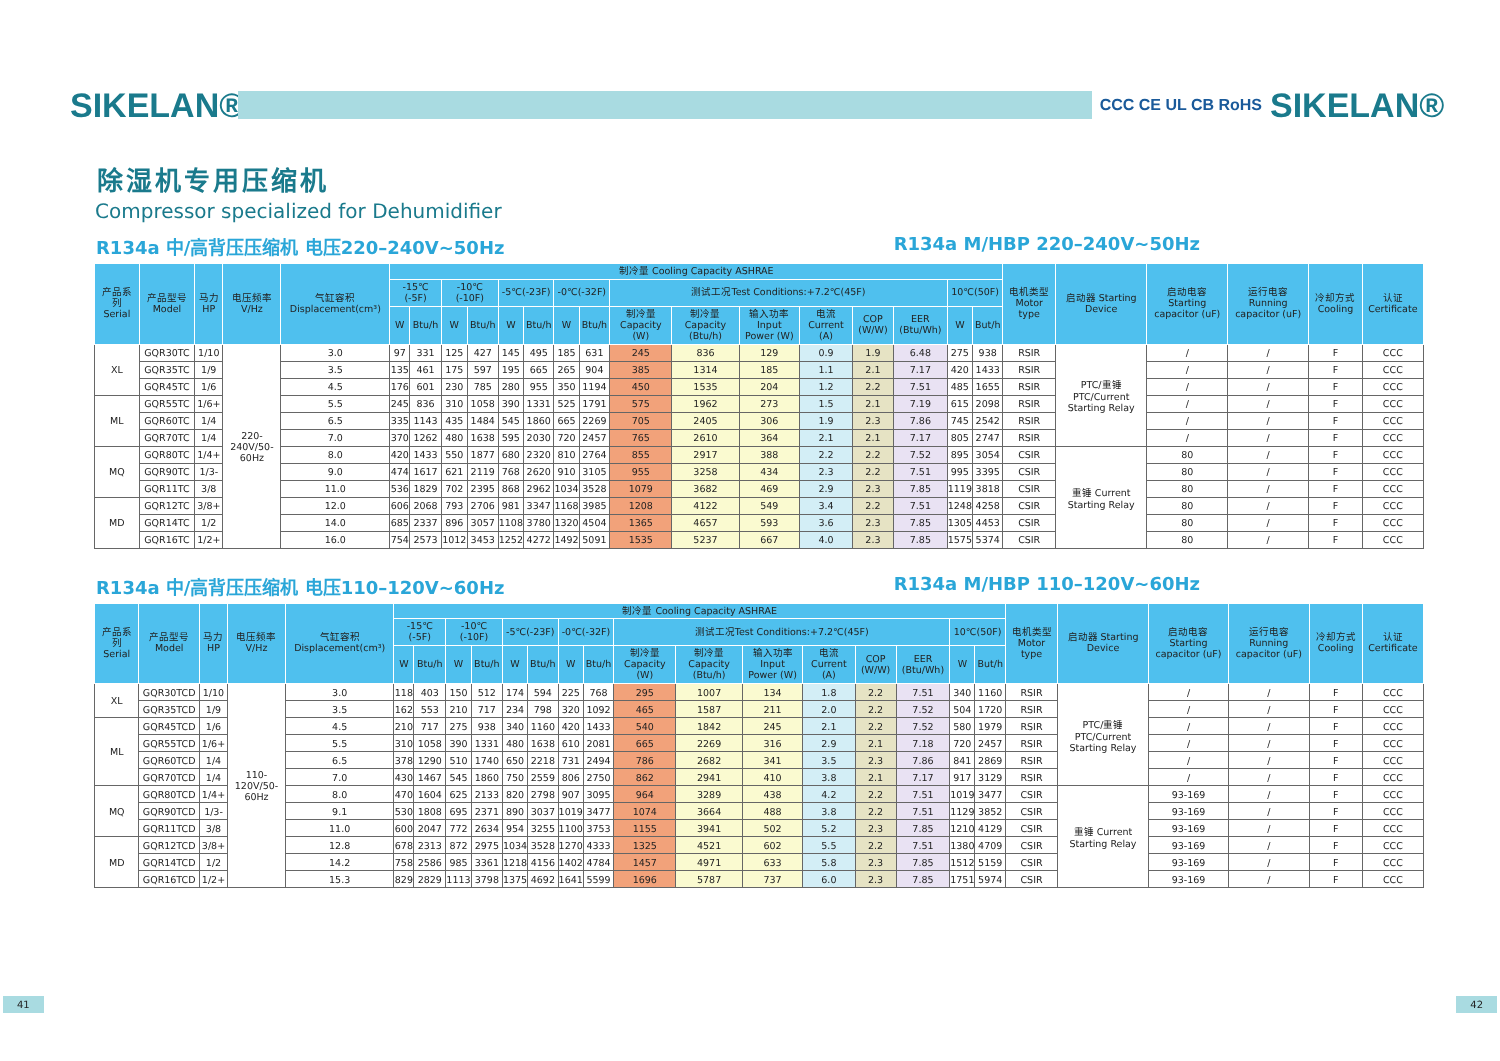SIKELAN®
CCC CE UL CB RoHS
SIKELAN®
除湿机专用压缩机
Compressor specialized for Dehumidifier
R134a 中/高背压压缩机 电压220–240V~50Hz R134a M/HBP 220–240V~50Hz
| 产品系列 Serial | 产品型号 Model | 马力HP | 电压频率 V/Hz | 气缸容积 Displacement(cm³) | 制冷量 Cooling Capacity ASHRAE | | | | | | | | | | | | | | | | 电机类型 Motor type | 启动器 Starting Device | 启动电容 Starting capacitor (uF) | 运行电容 Running capacitor (uF) | 冷却方式 Cooling | 认证 Certificate |
| --- | --- | --- | --- | --- | --- | --- | --- | --- | --- | --- | --- | --- | --- | --- | --- | --- | --- | --- | --- | --- | --- | --- | --- | --- | --- | --- |
| | | | | | -15℃ (-5F) | | -10℃(-10F) | | -5℃(-23F) | | -0℃(-32F) | | 测试工况Test Conditions:+7.2℃(45F) | | | | | | 10℃(50F) | | | | | | | |
| | | | | | W | Btu/h | W | Btu/h | W | Btu/h | W | Btu/h | 制冷量 Capacity (W) | 制冷量 Capacity (Btu/h) | 输入功率 Input Power (W) | 电流 Current (A) | COP (W/W) | EER (Btu/Wh) | W | But/h | | | | | | |
| XL | GQR30TC | 1/10 | 220-240V/50-60Hz | 3.0 | 97 | 331 | 125 | 427 | 145 | 495 | 185 | 631 | 245 | 836 | 129 | 0.9 | 1.9 | 6.48 | 275 | 938 | RSIR | PTC/重锤 PTC/Current Starting Relay | / | / | F | CCC |
| | GQR35TC | 1/9 | | 3.5 | 135 | 461 | 175 | 597 | 195 | 665 | 265 | 904 | 385 | 1314 | 185 | 1.1 | 2.1 | 7.17 | 420 | 1433 | RSIR | | / | / | F | CCC |
| | GQR45TC | 1/6 | | 4.5 | 176 | 601 | 230 | 785 | 280 | 955 | 350 | 1194 | 450 | 1535 | 204 | 1.2 | 2.2 | 7.51 | 485 | 1655 | RSIR | | / | / | F | CCC |
| ML | GQR55TC | 1/6+ | | 5.5 | 245 | 836 | 310 | 1058 | 390 | 1331 | 525 | 1791 | 575 | 1962 | 273 | 1.5 | 2.1 | 7.19 | 615 | 2098 | RSIR | | / | / | F | CCC |
| | GQR60TC | 1/4 | | 6.5 | 335 | 1143 | 435 | 1484 | 545 | 1860 | 665 | 2269 | 705 | 2405 | 306 | 1.9 | 2.3 | 7.86 | 745 | 2542 | RSIR | | / | / | F | CCC |
| | GQR70TC | 1/4 | | 7.0 | 370 | 1262 | 480 | 1638 | 595 | 2030 | 720 | 2457 | 765 | 2610 | 364 | 2.1 | 2.1 | 7.17 | 805 | 2747 | RSIR | | / | / | F | CCC |
| MQ | GQR80TC | 1/4+ | | 8.0 | 420 | 1433 | 550 | 1877 | 680 | 2320 | 810 | 2764 | 855 | 2917 | 388 | 2.2 | 2.2 | 7.52 | 895 | 3054 | CSIR | 重锤 Current Starting Relay | 80 | / | F | CCC |
| | GQR90TC | 1/3- | | 9.0 | 474 | 1617 | 621 | 2119 | 768 | 2620 | 910 | 3105 | 955 | 3258 | 434 | 2.3 | 2.2 | 7.51 | 995 | 3395 | CSIR | | 80 | / | F | CCC |
| | GQR11TC | 3/8 | | 11.0 | 536 | 1829 | 702 | 2395 | 868 | 2962 | 1034 | 3528 | 1079 | 3682 | 469 | 2.9 | 2.3 | 7.85 | 1119 | 3818 | CSIR | | 80 | / | F | CCC |
| MD | GQR12TC | 3/8+ | | 12.0 | 606 | 2068 | 793 | 2706 | 981 | 3347 | 1168 | 3985 | 1208 | 4122 | 549 | 3.4 | 2.2 | 7.51 | 1248 | 4258 | CSIR | | 80 | / | F | CCC |
| | GQR14TC | 1/2 | | 14.0 | 685 | 2337 | 896 | 3057 | 1108 | 3780 | 1320 | 4504 | 1365 | 4657 | 593 | 3.6 | 2.3 | 7.85 | 1305 | 4453 | CSIR | | 80 | / | F | CCC |
| | GQR16TC | 1/2+ | | 16.0 | 754 | 2573 | 1012 | 3453 | 1252 | 4272 | 1492 | 5091 | 1535 | 5237 | 667 | 4.0 | 2.3 | 7.85 | 1575 | 5374 | CSIR | | 80 | / | F | CCC |
R134a 中/高背压压缩机 电压110–120V~60Hz R134a M/HBP 110–120V~60Hz
| 产品系列 Serial | 产品型号 Model | 马力HP | 电压频率 V/Hz | 气缸容积 Displacement(cm³) | 制冷量 Cooling Capacity ASHRAE | | | | | | | | | | | | | | | | 电机类型 Motor type | 启动器 Starting Device | 启动电容 Starting capacitor (uF) | 运行电容 Running capacitor (uF) | 冷却方式 Cooling | 认证 Certificate |
| --- | --- | --- | --- | --- | --- | --- | --- | --- | --- | --- | --- | --- | --- | --- | --- | --- | --- | --- | --- | --- | --- | --- | --- | --- | --- | --- |
| | | | | | -15℃ (-5F) | | -10℃(-10F) | | -5℃(-23F) | | -0℃(-32F) | | 测试工况Test Conditions:+7.2℃(45F) | | | | | | 10℃(50F) | | | | | | | |
| | | | | | W | Btu/h | W | Btu/h | W | Btu/h | W | Btu/h | 制冷量 Capacity (W) | 制冷量 Capacity (Btu/h) | 输入功率 Input Power (W) | 电流 Current (A) | COP (W/W) | EER (Btu/Wh) | W | But/h | | | | | | |
| XL | GQR30TCD | 1/10 | 110-120V/50-60Hz | 3.0 | 118 | 403 | 150 | 512 | 174 | 594 | 225 | 768 | 295 | 1007 | 134 | 1.8 | 2.2 | 7.51 | 340 | 1160 | RSIR | PTC/重锤 PTC/Current Starting Relay | / | / | F | CCC |
| | GQR35TCD | 1/9 | | 3.5 | 162 | 553 | 210 | 717 | 234 | 798 | 320 | 1092 | 465 | 1587 | 211 | 2.0 | 2.2 | 7.52 | 504 | 1720 | RSIR | | / | / | F | CCC |
| ML | GQR45TCD | 1/6 | | 4.5 | 210 | 717 | 275 | 938 | 340 | 1160 | 420 | 1433 | 540 | 1842 | 245 | 2.1 | 2.2 | 7.52 | 580 | 1979 | RSIR | | / | / | F | CCC |
| | GQR55TCD | 1/6+ | | 5.5 | 310 | 1058 | 390 | 1331 | 480 | 1638 | 610 | 2081 | 665 | 2269 | 316 | 2.9 | 2.1 | 7.18 | 720 | 2457 | RSIR | | / | / | F | CCC |
| | GQR60TCD | 1/4 | | 6.5 | 378 | 1290 | 510 | 1740 | 650 | 2218 | 731 | 2494 | 786 | 2682 | 341 | 3.5 | 2.3 | 7.86 | 841 | 2869 | RSIR | | / | / | F | CCC |
| | GQR70TCD | 1/4 | | 7.0 | 430 | 1467 | 545 | 1860 | 750 | 2559 | 806 | 2750 | 862 | 2941 | 410 | 3.8 | 2.1 | 7.17 | 917 | 3129 | RSIR | | / | / | F | CCC |
| MQ | GQR80TCD | 1/4+ | | 8.0 | 470 | 1604 | 625 | 2133 | 820 | 2798 | 907 | 3095 | 964 | 3289 | 438 | 4.2 | 2.2 | 7.51 | 1019 | 3477 | CSIR | 重锤 Current Starting Relay | 93-169 | / | F | CCC |
| | GQR90TCD | 1/3- | | 9.1 | 530 | 1808 | 695 | 2371 | 890 | 3037 | 1019 | 3477 | 1074 | 3664 | 488 | 3.8 | 2.2 | 7.51 | 1129 | 3852 | CSIR | | 93-169 | / | F | CCC |
| | GQR11TCD | 3/8 | | 11.0 | 600 | 2047 | 772 | 2634 | 954 | 3255 | 1100 | 3753 | 1155 | 3941 | 502 | 5.2 | 2.3 | 7.85 | 1210 | 4129 | CSIR | | 93-169 | / | F | CCC |
| MD | GQR12TCD | 3/8+ | | 12.8 | 678 | 2313 | 872 | 2975 | 1034 | 3528 | 1270 | 4333 | 1325 | 4521 | 602 | 5.5 | 2.2 | 7.51 | 1380 | 4709 | CSIR | | 93-169 | / | F | CCC |
| | GQR14TCD | 1/2 | | 14.2 | 758 | 2586 | 985 | 3361 | 1218 | 4156 | 1402 | 4784 | 1457 | 4971 | 633 | 5.8 | 2.3 | 7.85 | 1512 | 5159 | CSIR | | 93-169 | / | F | CCC |
| | GQR16TCD | 1/2+ | | 15.3 | 829 | 2829 | 1113 | 3798 | 1375 | 4692 | 1641 | 5599 | 1696 | 5787 | 737 | 6.0 | 2.3 | 7.85 | 1751 | 5974 | CSIR | | 93-169 | / | F | CCC |
41 42